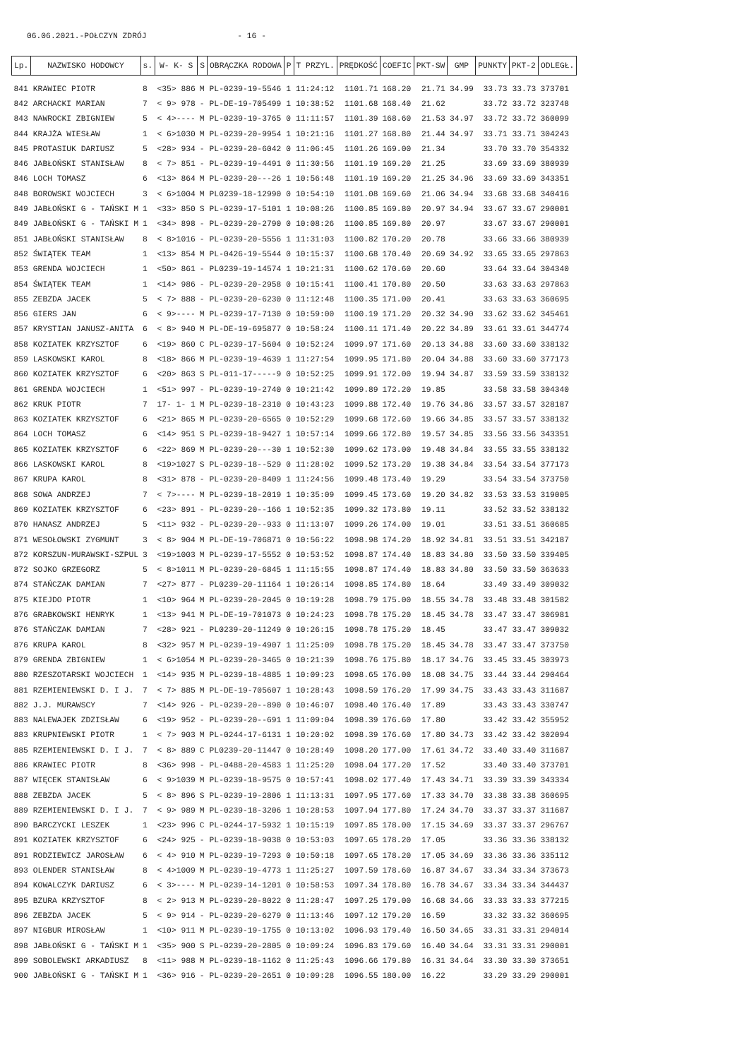06.06.2021.-POŁCZYN ZDRÓJ - 16 -
| Lp. | NAZWISKO HODOWCY | s. | W- K- S | S | OBRĄCZKA RODOWA | P | T PRZYL. | PRĘDKOŚĆ | COEFIC | PKT-SW | GMP | PUNKTY | PKT-2 | ODLEGŁ. |
| --- | --- | --- | --- | --- | --- | --- | --- | --- | --- | --- | --- | --- | --- | --- |
| 841 | KRAWIEC PIOTR | 8 | <35> 886 | M | PL-0239-19-5546 | 1 | 11:24:12 | 1101.71 | 168.20 | 21.71 | 34.99 | 33.73 | 33.73 | 373701 |
| 842 | ARCHACKI MARIAN | 7 | < 9> 978 | - | PL-DE-19-705499 | 1 | 10:38:52 | 1101.68 | 168.40 | 21.62 | | 33.72 | 33.72 | 323748 |
| 843 | NAWROCKI ZBIGNIEW | 5 | < 4>---- | M | PL-0239-19-3765 | 0 | 11:11:57 | 1101.39 | 168.60 | 21.53 | 34.97 | 33.72 | 33.72 | 360099 |
| 844 | KRAJŻA WIESŁAW | 1 | < 6>1030 | M | PL-0239-20-9954 | 1 | 10:21:16 | 1101.27 | 168.80 | 21.44 | 34.97 | 33.71 | 33.71 | 304243 |
| 845 | PROTASIUK DARIUSZ | 5 | <28> 934 | - | PL-0239-20-6042 | 0 | 11:06:45 | 1101.26 | 169.00 | 21.34 | | 33.70 | 33.70 | 354332 |
| 846 | JABŁOŃSKI STANISŁAW | 8 | < 7> 851 | - | PL-0239-19-4491 | 0 | 11:30:56 | 1101.19 | 169.20 | 21.25 | | 33.69 | 33.69 | 380939 |
| 846 | LOCH TOMASZ | 6 | <13> 864 | M | PL-0239-20---26 | 1 | 10:56:48 | 1101.19 | 169.20 | 21.25 | 34.96 | 33.69 | 33.69 | 343351 |
| 848 | BOROWSKI WOJCIECH | 3 | < 6>1004 | M | PL0239-18-12990 | 0 | 10:54:10 | 1101.08 | 169.60 | 21.06 | 34.94 | 33.68 | 33.68 | 340416 |
| 849 | JABŁOŃSKI G - TAŃSKI M | 1 | <33> 850 | S | PL-0239-17-5101 | 1 | 10:08:26 | 1100.85 | 169.80 | 20.97 | 34.94 | 33.67 | 33.67 | 290001 |
| 849 | JABŁOŃSKI G - TAŃSKI M | 1 | <34> 898 | - | PL-0239-20-2790 | 0 | 10:08:26 | 1100.85 | 169.80 | 20.97 | | 33.67 | 33.67 | 290001 |
| 851 | JABŁOŃSKI STANISŁAW | 8 | < 8>1016 | - | PL-0239-20-5556 | 1 | 11:31:03 | 1100.82 | 170.20 | 20.78 | | 33.66 | 33.66 | 380939 |
| 852 | ŚWIĄTEK TEAM | 1 | <13> 854 | M | PL-0426-19-5544 | 0 | 10:15:37 | 1100.68 | 170.40 | 20.69 | 34.92 | 33.65 | 33.65 | 297863 |
| 853 | GRENDA WOJCIECH | 1 | <50> 861 | - | PL0239-19-14574 | 1 | 10:21:31 | 1100.62 | 170.60 | 20.60 | | 33.64 | 33.64 | 304340 |
| 854 | ŚWIĄTEK TEAM | 1 | <14> 986 | - | PL-0239-20-2958 | 0 | 10:15:41 | 1100.41 | 170.80 | 20.50 | | 33.63 | 33.63 | 297863 |
| 855 | ZEBZDA JACEK | 5 | < 7> 888 | - | PL-0239-20-6230 | 0 | 11:12:48 | 1100.35 | 171.00 | 20.41 | | 33.63 | 33.63 | 360695 |
| 856 | GIERS JAN | 6 | < 9>---- | M | PL-0239-17-7130 | 0 | 10:59:00 | 1100.19 | 171.20 | 20.32 | 34.90 | 33.62 | 33.62 | 345461 |
| 857 | KRYSTIAN JANUSZ-ANITA | 6 | < 8> 940 | M | PL-DE-19-695877 | 0 | 10:58:24 | 1100.11 | 171.40 | 20.22 | 34.89 | 33.61 | 33.61 | 344774 |
| 858 | KOZIATEK KRZYSZTOF | 6 | <19> 860 | C | PL-0239-17-5604 | 0 | 10:52:24 | 1099.97 | 171.60 | 20.13 | 34.88 | 33.60 | 33.60 | 338132 |
| 859 | LASKOWSKI KAROL | 8 | <18> 866 | M | PL-0239-19-4639 | 1 | 11:27:54 | 1099.95 | 171.80 | 20.04 | 34.88 | 33.60 | 33.60 | 377173 |
| 860 | KOZIATEK KRZYSZTOF | 6 | <20> 863 | S | PL-011-17-----9 | 0 | 10:52:25 | 1099.91 | 172.00 | 19.94 | 34.87 | 33.59 | 33.59 | 338132 |
| 861 | GRENDA WOJCIECH | 1 | <51> 997 | - | PL-0239-19-2740 | 0 | 10:21:42 | 1099.89 | 172.20 | 19.85 | | 33.58 | 33.58 | 304340 |
| 862 | KRUK PIOTR | 7 | 17- 1- 1 | M | PL-0239-18-2310 | 0 | 10:43:23 | 1099.88 | 172.40 | 19.76 | 34.86 | 33.57 | 33.57 | 328187 |
| 863 | KOZIATEK KRZYSZTOF | 6 | <21> 865 | M | PL-0239-20-6565 | 0 | 10:52:29 | 1099.68 | 172.60 | 19.66 | 34.85 | 33.57 | 33.57 | 338132 |
| 864 | LOCH TOMASZ | 6 | <14> 951 | S | PL-0239-18-9427 | 1 | 10:57:14 | 1099.66 | 172.80 | 19.57 | 34.85 | 33.56 | 33.56 | 343351 |
| 865 | KOZIATEK KRZYSZTOF | 6 | <22> 869 | M | PL-0239-20---30 | 1 | 10:52:30 | 1099.62 | 173.00 | 19.48 | 34.84 | 33.55 | 33.55 | 338132 |
| 866 | LASKOWSKI KAROL | 8 | <19>1027 | S | PL-0239-18--529 | 0 | 11:28:02 | 1099.52 | 173.20 | 19.38 | 34.84 | 33.54 | 33.54 | 377173 |
| 867 | KRUPA KAROL | 8 | <31> 878 | - | PL-0239-20-8409 | 1 | 11:24:56 | 1099.48 | 173.40 | 19.29 | | 33.54 | 33.54 | 373750 |
| 868 | SOWA ANDRZEJ | 7 | < 7>---- | M | PL-0239-18-2019 | 1 | 10:35:09 | 1099.45 | 173.60 | 19.20 | 34.82 | 33.53 | 33.53 | 319005 |
| 869 | KOZIATEK KRZYSZTOF | 6 | <23> 891 | - | PL-0239-20--166 | 1 | 10:52:35 | 1099.32 | 173.80 | 19.11 | | 33.52 | 33.52 | 338132 |
| 870 | HANASZ ANDRZEJ | 5 | <11> 932 | - | PL-0239-20--933 | 0 | 11:13:07 | 1099.26 | 174.00 | 19.01 | | 33.51 | 33.51 | 360685 |
| 871 | WESOŁOWSKI ZYGMUNT | 3 | < 8> 904 | M | PL-DE-19-706871 | 0 | 10:56:22 | 1098.98 | 174.20 | 18.92 | 34.81 | 33.51 | 33.51 | 342187 |
| 872 | KORSZUN-MURAWSKI-SZPUL | 3 | <19>1003 | M | PL-0239-17-5552 | 0 | 10:53:52 | 1098.87 | 174.40 | 18.83 | 34.80 | 33.50 | 33.50 | 339405 |
| 872 | SOJKO GRZEGORZ | 5 | < 8>1011 | M | PL-0239-20-6845 | 1 | 11:15:55 | 1098.87 | 174.40 | 18.83 | 34.80 | 33.50 | 33.50 | 363633 |
| 874 | STAŃCZAK DAMIAN | 7 | <27> 877 | - | PL0239-20-11164 | 1 | 10:26:14 | 1098.85 | 174.80 | 18.64 | | 33.49 | 33.49 | 309032 |
| 875 | KIEJDO PIOTR | 1 | <10> 964 | M | PL-0239-20-2045 | 0 | 10:19:28 | 1098.79 | 175.00 | 18.55 | 34.78 | 33.48 | 33.48 | 301582 |
| 876 | GRABKOWSKI HENRYK | 1 | <13> 941 | M | PL-DE-19-701073 | 0 | 10:24:23 | 1098.78 | 175.20 | 18.45 | 34.78 | 33.47 | 33.47 | 306981 |
| 876 | STAŃCZAK DAMIAN | 7 | <28> 921 | - | PL0239-20-11249 | 0 | 10:26:15 | 1098.78 | 175.20 | 18.45 | | 33.47 | 33.47 | 309032 |
| 876 | KRUPA KAROL | 8 | <32> 957 | M | PL-0239-19-4907 | 1 | 11:25:09 | 1098.78 | 175.20 | 18.45 | 34.78 | 33.47 | 33.47 | 373750 |
| 879 | GRENDA ZBIGNIEW | 1 | < 6>1054 | M | PL-0239-20-3465 | 0 | 10:21:39 | 1098.76 | 175.80 | 18.17 | 34.76 | 33.45 | 33.45 | 303973 |
| 880 | RZESZOTARSKI WOJCIECH | 1 | <14> 935 | M | PL-0239-18-4885 | 1 | 10:09:23 | 1098.65 | 176.00 | 18.08 | 34.75 | 33.44 | 33.44 | 290464 |
| 881 | RZEMIENIEWSKI D. I J. | 7 | < 7> 885 | M | PL-DE-19-705607 | 1 | 10:28:43 | 1098.59 | 176.20 | 17.99 | 34.75 | 33.43 | 33.43 | 311687 |
| 882 | J.J. MURAWSCY | 7 | <14> 926 | - | PL-0239-20--890 | 0 | 10:46:07 | 1098.40 | 176.40 | 17.89 | | 33.43 | 33.43 | 330747 |
| 883 | NALEWAJEK ZDZISŁAW | 6 | <19> 952 | - | PL-0239-20--691 | 1 | 11:09:04 | 1098.39 | 176.60 | 17.80 | | 33.42 | 33.42 | 355952 |
| 883 | KRUPNIEWSKI PIOTR | 1 | < 7> 903 | M | PL-0244-17-6131 | 1 | 10:20:02 | 1098.39 | 176.60 | 17.80 | 34.73 | 33.42 | 33.42 | 302094 |
| 885 | RZEMIENIEWSKI D. I J. | 7 | < 8> 889 | C | PL0239-20-11447 | 0 | 10:28:49 | 1098.20 | 177.00 | 17.61 | 34.72 | 33.40 | 33.40 | 311687 |
| 886 | KRAWIEC PIOTR | 8 | <36> 998 | - | PL-0488-20-4583 | 1 | 11:25:20 | 1098.04 | 177.20 | 17.52 | | 33.40 | 33.40 | 373701 |
| 887 | WIĘCEK STANISŁAW | 6 | < 9>1039 | M | PL-0239-18-9575 | 0 | 10:57:41 | 1098.02 | 177.40 | 17.43 | 34.71 | 33.39 | 33.39 | 343334 |
| 888 | ZEBZDA JACEK | 5 | < 8> 896 | S | PL-0239-19-2806 | 1 | 11:13:31 | 1097.95 | 177.60 | 17.33 | 34.70 | 33.38 | 33.38 | 360695 |
| 889 | RZEMIENIEWSKI D. I J. | 7 | < 9> 989 | M | PL-0239-18-3206 | 1 | 10:28:53 | 1097.94 | 177.80 | 17.24 | 34.70 | 33.37 | 33.37 | 311687 |
| 890 | BARCZYCKI LESZEK | 1 | <23> 996 | C | PL-0244-17-5932 | 1 | 10:15:19 | 1097.85 | 178.00 | 17.15 | 34.69 | 33.37 | 33.37 | 296767 |
| 891 | KOZIATEK KRZYSZTOF | 6 | <24> 925 | - | PL-0239-18-9038 | 0 | 10:53:03 | 1097.65 | 178.20 | 17.05 | | 33.36 | 33.36 | 338132 |
| 891 | RODZIEWICZ JAROSŁAW | 6 | < 4> 910 | M | PL-0239-19-7293 | 0 | 10:50:18 | 1097.65 | 178.20 | 17.05 | 34.69 | 33.36 | 33.36 | 335112 |
| 893 | OLENDER STANISŁAW | 8 | < 4>1009 | M | PL-0239-19-4773 | 1 | 11:25:27 | 1097.59 | 178.60 | 16.87 | 34.67 | 33.34 | 33.34 | 373673 |
| 894 | KOWALCZYK DARIUSZ | 6 | < 3>---- | M | PL-0239-14-1201 | 0 | 10:58:53 | 1097.34 | 178.80 | 16.78 | 34.67 | 33.34 | 33.34 | 344437 |
| 895 | BZURA KRZYSZTOF | 8 | < 2> 913 | M | PL-0239-20-8022 | 0 | 11:28:47 | 1097.25 | 179.00 | 16.68 | 34.66 | 33.33 | 33.33 | 377215 |
| 896 | ZEBZDA JACEK | 5 | < 9> 914 | - | PL-0239-20-6279 | 0 | 11:13:46 | 1097.12 | 179.20 | 16.59 | | 33.32 | 33.32 | 360695 |
| 897 | NIGBUR MIROSŁAW | 1 | <10> 911 | M | PL-0239-19-1755 | 0 | 10:13:02 | 1096.93 | 179.40 | 16.50 | 34.65 | 33.31 | 33.31 | 294014 |
| 898 | JABŁOŃSKI G - TAŃSKI M | 1 | <35> 900 | S | PL-0239-20-2805 | 0 | 10:09:24 | 1096.83 | 179.60 | 16.40 | 34.64 | 33.31 | 33.31 | 290001 |
| 899 | SOBOLEWSKI ARKADIUSZ | 8 | <11> 988 | M | PL-0239-18-1162 | 0 | 11:25:43 | 1096.66 | 179.80 | 16.31 | 34.64 | 33.30 | 33.30 | 373651 |
| 900 | JABŁOŃSKI G - TAŃSKI M | 1 | <36> 916 | - | PL-0239-20-2651 | 0 | 10:09:28 | 1096.55 | 180.00 | 16.22 | | 33.29 | 33.29 | 290001 |